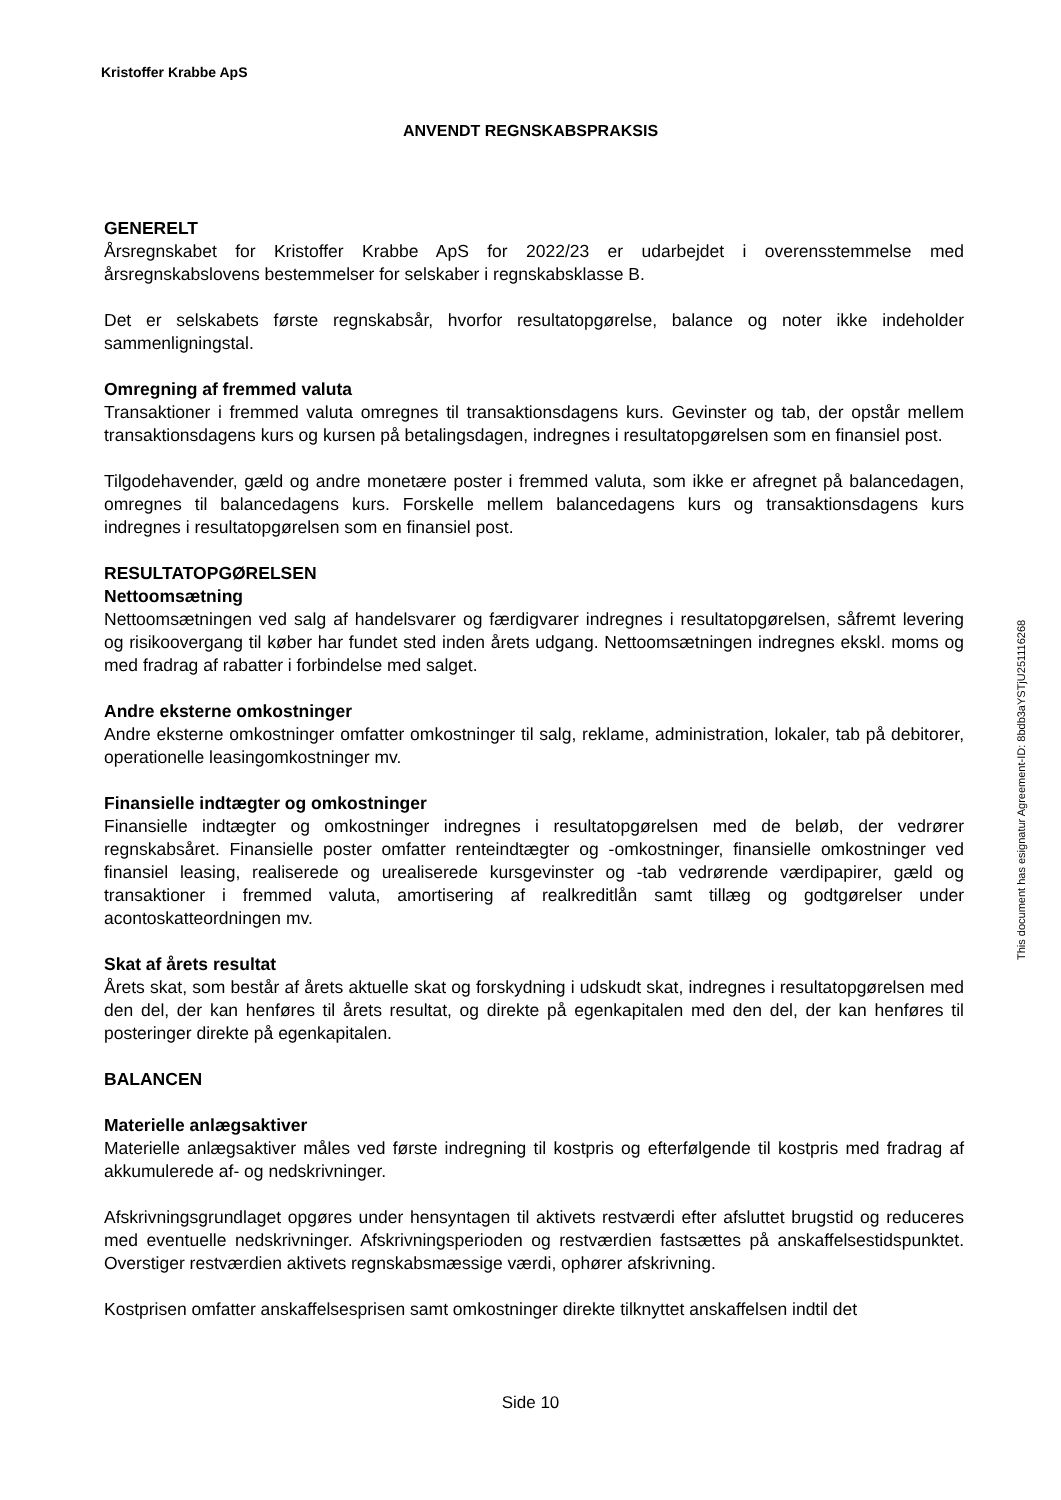Kristoffer Krabbe ApS
ANVENDT REGNSKABSPRAKSIS
GENERELT
Årsregnskabet for Kristoffer Krabbe ApS for 2022/23 er udarbejdet i overensstemmelse med årsregnskabslovens bestemmelser for selskaber i regnskabsklasse B.
Det er selskabets første regnskabsår, hvorfor resultatopgørelse, balance og noter ikke indeholder sammenligningstal.
Omregning af fremmed valuta
Transaktioner i fremmed valuta omregnes til transaktionsdagens kurs. Gevinster og tab, der opstår mellem transaktionsdagens kurs og kursen på betalingsdagen, indregnes i resultatopgørelsen som en finansiel post.
Tilgodehavender, gæld og andre monetære poster i fremmed valuta, som ikke er afregnet på balancedagen, omregnes til balancedagens kurs. Forskelle mellem balancedagens kurs og transaktionsdagens kurs indregnes i resultatopgørelsen som en finansiel post.
RESULTATOPGØRELSEN
Nettoomsætning
Nettoomsætningen ved salg af handelsvarer og færdigvarer indregnes i resultatopgørelsen, såfremt levering og risikoovergang til køber har fundet sted inden årets udgang. Nettoomsætningen indregnes ekskl. moms og med fradrag af rabatter i forbindelse med salget.
Andre eksterne omkostninger
Andre eksterne omkostninger omfatter omkostninger til salg, reklame, administration, lokaler, tab på debitorer, operationelle leasingomkostninger mv.
Finansielle indtægter og omkostninger
Finansielle indtægter og omkostninger indregnes i resultatopgørelsen med de beløb, der vedrører regnskabsåret. Finansielle poster omfatter renteindtægter og -omkostninger, finansielle omkostninger ved finansiel leasing, realiserede og urealiserede kursgevinster og -tab vedrørende værdipapirer, gæld og transaktioner i fremmed valuta, amortisering af realkreditlån samt tillæg og godtgørelser under acontoskatteordningen mv.
Skat af årets resultat
Årets skat, som består af årets aktuelle skat og forskydning i udskudt skat, indregnes i resultatopgørelsen med den del, der kan henføres til årets resultat, og direkte på egenkapitalen med den del, der kan henføres til posteringer direkte på egenkapitalen.
BALANCEN
Materielle anlægsaktiver
Materielle anlægsaktiver måles ved første indregning til kostpris og efterfølgende til kostpris med fradrag af akkumulerede af- og nedskrivninger.
Afskrivningsgrundlaget opgøres under hensyntagen til aktivets restværdi efter afsluttet brugstid og reduceres med eventuelle nedskrivninger. Afskrivningsperioden og restværdien fastsættes på anskaffelsestidspunktet. Overstiger restværdien aktivets regnskabsmæssige værdi, ophører afskrivning.
Kostprisen omfatter anskaffelsesprisen samt omkostninger direkte tilknyttet anskaffelsen indtil det
This document has esignatur Agreement-ID: 8bdb3aYSTjU251116268
Side 10